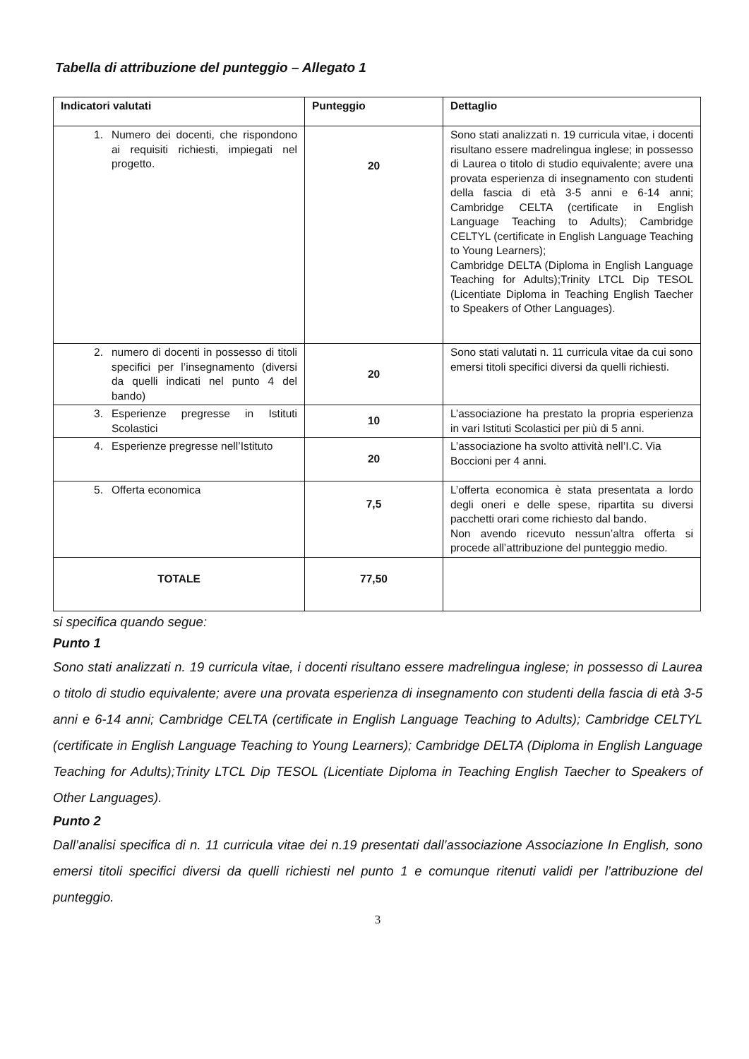Tabella di attribuzione del punteggio – Allegato 1
| Indicatori valutati | Punteggio | Dettaglio |
| --- | --- | --- |
| 1. Numero dei docenti, che rispondono ai requisiti richiesti, impiegati nel progetto. | 20 | Sono stati analizzati n. 19 curricula vitae, i docenti risultano essere madrelingua inglese; in possesso di Laurea o titolo di studio equivalente; avere una provata esperienza di insegnamento con studenti della fascia di età 3-5 anni e 6-14 anni; Cambridge CELTA (certificate in English Language Teaching to Adults); Cambridge CELTYL (certificate in English Language Teaching to Young Learners); Cambridge DELTA (Diploma in English Language Teaching for Adults);Trinity LTCL Dip TESOL (Licentiate Diploma in Teaching English Taecher to Speakers of Other Languages). |
| 2. numero di docenti in possesso di titoli specifici per l’insegnamento (diversi da quelli indicati nel punto 4 del bando) | 20 | Sono stati valutati n. 11 curricula vitae da cui sono emersi titoli specifici diversi da quelli richiesti. |
| 3. Esperienze pregresse in Istituti Scolastici | 10 | L’associazione ha prestato la propria esperienza in vari Istituti Scolastici per più di 5 anni. |
| 4. Esperienze pregresse nell’Istituto | 20 | L’associazione ha svolto attività nell’I.C. Via Boccioni per 4 anni. |
| 5. Offerta economica | 7,5 | L’offerta economica è stata presentata a lordo degli oneri e delle spese, ripartita su diversi pacchetti orari come richiesto dal bando. Non avendo ricevuto nessun’altra offerta si procede all’attribuzione del punteggio medio. |
| TOTALE | 77,50 | |
si specifica quando segue:
Punto 1
Sono stati analizzati n. 19 curricula vitae, i docenti risultano essere madrelingua inglese; in possesso di Laurea o titolo di studio equivalente; avere una provata esperienza di insegnamento con studenti della fascia di età 3-5 anni e 6-14 anni; Cambridge CELTA (certificate in English Language Teaching to Adults); Cambridge CELTYL (certificate in English Language Teaching to Young Learners); Cambridge DELTA (Diploma in English Language Teaching for Adults);Trinity LTCL Dip TESOL (Licentiate Diploma in Teaching English Taecher to Speakers of Other Languages).
Punto 2
Dall’analisi specifica di n. 11 curricula vitae dei n.19 presentati dall’associazione Associazione In English, sono emersi titoli specifici diversi da quelli richiesti nel punto 1 e comunque ritenuti validi per l’attribuzione del punteggio.
3